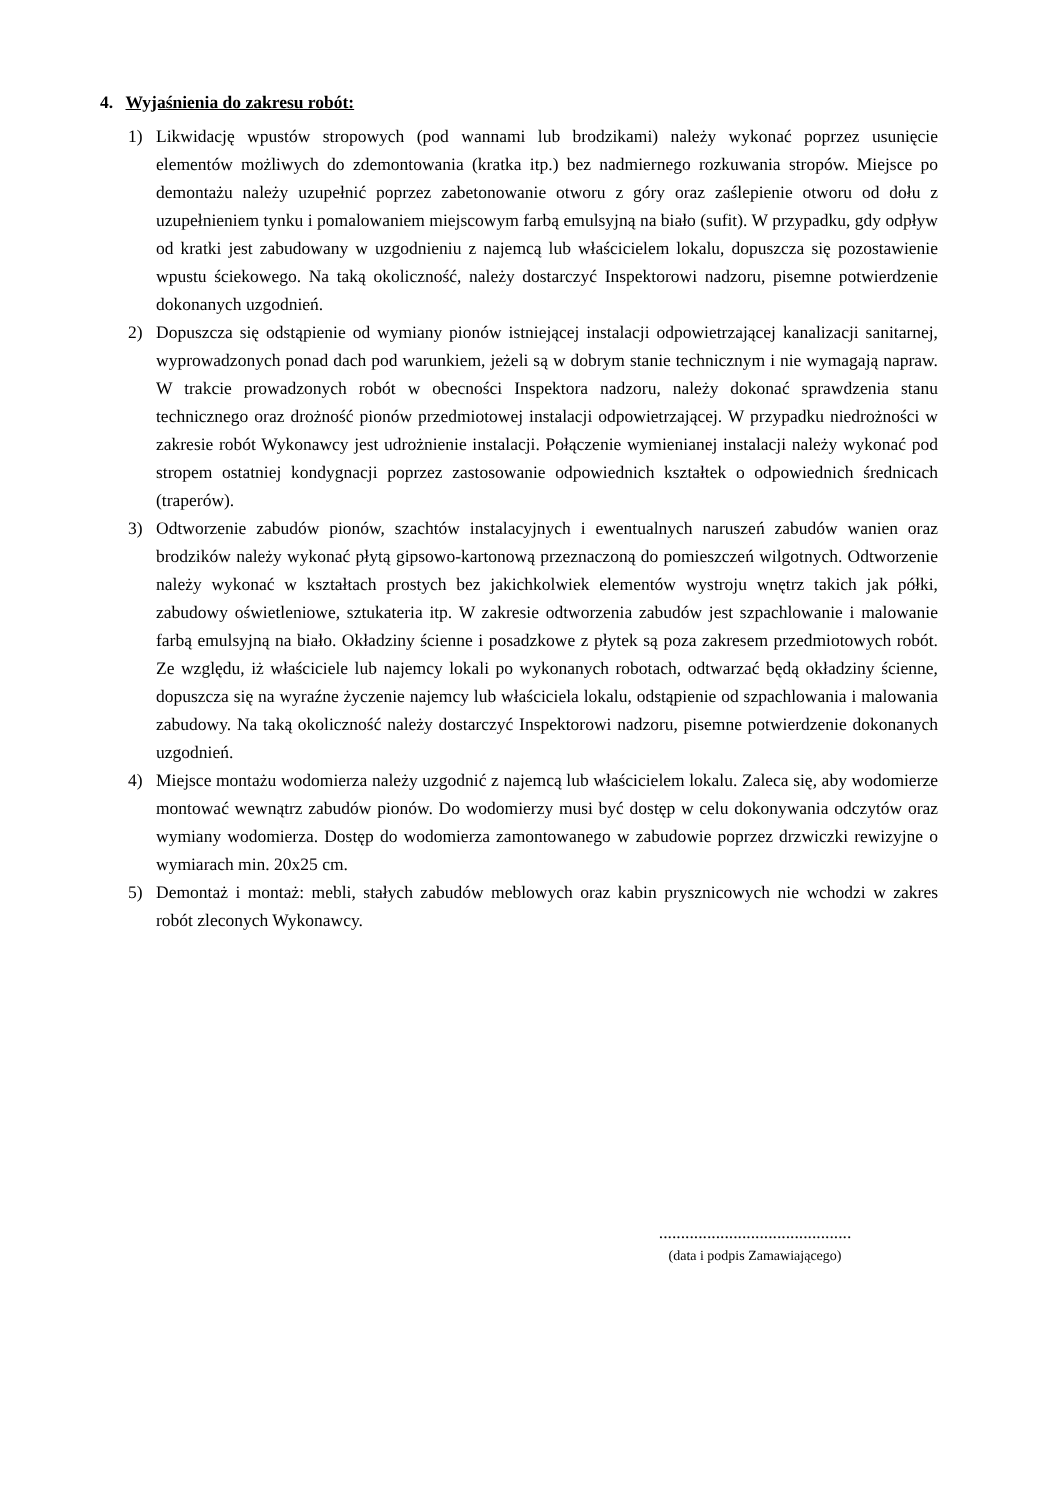4. Wyjaśnienia do zakresu robót:
1) Likwidację wpustów stropowych (pod wannami lub brodzikami) należy wykonać poprzez usunięcie elementów możliwych do zdemontowania (kratka itp.) bez nadmiernego rozkuwania stropów. Miejsce po demontażu należy uzupełnić poprzez zabetonowanie otworu z góry oraz zaślepienie otworu od dołu z uzupełnieniem tynku i pomalowaniem miejscowym farbą emulsyjną na biało (sufit). W przypadku, gdy odpływ od kratki jest zabudowany w uzgodnieniu z najemcą lub właścicielem lokalu, dopuszcza się pozostawienie wpustu ściekowego. Na taką okoliczność, należy dostarczyć Inspektorowi nadzoru, pisemne potwierdzenie dokonanych uzgodnień.
2) Dopuszcza się odstąpienie od wymiany pionów istniejącej instalacji odpowietrzającej kanalizacji sanitarnej, wyprowadzonych ponad dach pod warunkiem, jeżeli są w dobrym stanie technicznym i nie wymagają napraw. W trakcie prowadzonych robót w obecności Inspektora nadzoru, należy dokonać sprawdzenia stanu technicznego oraz drożność pionów przedmiotowej instalacji odpowietrzającej. W przypadku niedrożności w zakresie robót Wykonawcy jest udrożnienie instalacji. Połączenie wymienianej instalacji należy wykonać pod stropem ostatniej kondygnacji poprzez zastosowanie odpowiednich kształtek o odpowiednich średnicach (traperów).
3) Odtworzenie zabudów pionów, szachtów instalacyjnych i ewentualnych naruszeń zabudów wanien oraz brodzików należy wykonać płytą gipsowo-kartonową przeznaczoną do pomieszczeń wilgotnych. Odtworzenie należy wykonać w kształtach prostych bez jakichkolwiek elementów wystroju wnętrz takich jak półki, zabudowy oświetleniowe, sztukateria itp. W zakresie odtworzenia zabudów jest szpachlowanie i malowanie farbą emulsyjną na biało. Okładziny ścienne i posadzkowe z płytek są poza zakresem przedmiotowych robót. Ze względu, iż właściciele lub najemcy lokali po wykonanych robotach, odtwarzać będą okładziny ścienne, dopuszcza się na wyraźne życzenie najemcy lub właściciela lokalu, odstąpienie od szpachlowania i malowania zabudowy. Na taką okoliczność należy dostarczyć Inspektorowi nadzoru, pisemne potwierdzenie dokonanych uzgodnień.
4) Miejsce montażu wodomierza należy uzgodnić z najemcą lub właścicielem lokalu. Zaleca się, aby wodomierze montować wewnątrz zabudów pionów. Do wodomierzy musi być dostęp w celu dokonywania odczytów oraz wymiany wodomierza. Dostęp do wodomierza zamontowanego w zabudowie poprzez drzwiczki rewizyjne o wymiarach min. 20x25 cm.
5) Demontaż i montaż: mebli, stałych zabudów meblowych oraz kabin prysznicowych nie wchodzi w zakres robót zleconych Wykonawcy.
............................................
(data i podpis Zamawiającego)